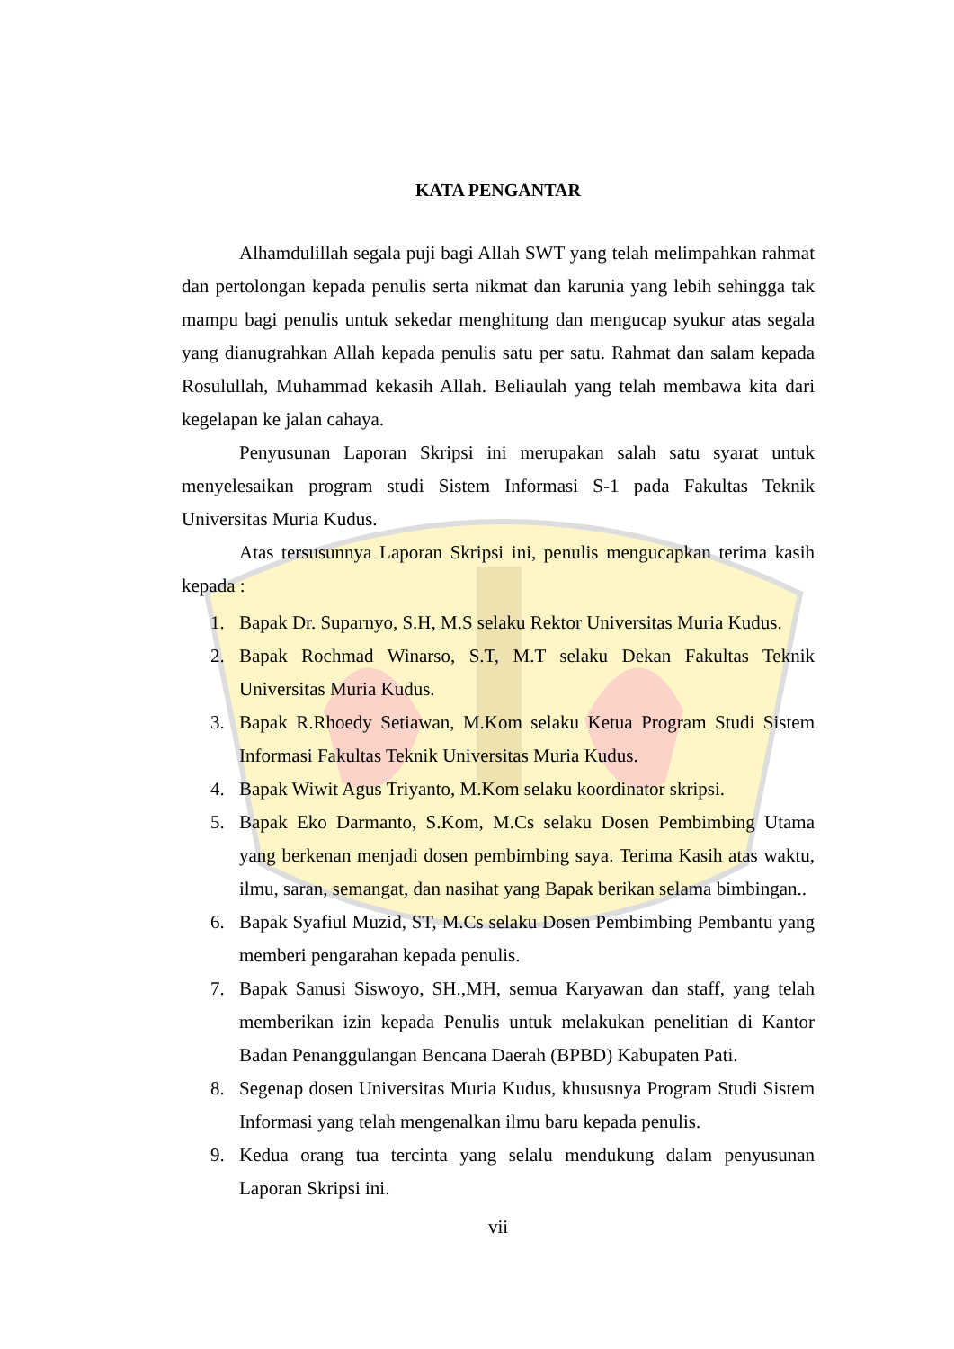KATA PENGANTAR
Alhamdulillah segala puji bagi Allah SWT yang telah melimpahkan rahmat dan pertolongan kepada penulis serta nikmat dan karunia yang lebih sehingga tak mampu bagi penulis untuk sekedar menghitung dan mengucap syukur atas segala yang dianugrahkan Allah kepada penulis satu per satu. Rahmat dan salam kepada Rosulullah, Muhammad kekasih Allah. Beliaulah yang telah membawa kita dari kegelapan ke jalan cahaya.
Penyusunan Laporan Skripsi ini merupakan salah satu syarat untuk menyelesaikan program studi Sistem Informasi S-1 pada Fakultas Teknik Universitas Muria Kudus.
Atas tersusunnya Laporan Skripsi ini, penulis mengucapkan terima kasih kepada :
1. Bapak Dr. Suparnyo, S.H, M.S selaku Rektor Universitas Muria Kudus.
2. Bapak Rochmad Winarso, S.T, M.T selaku Dekan Fakultas Teknik Universitas Muria Kudus.
3. Bapak R.Rhoedy Setiawan, M.Kom selaku Ketua Program Studi Sistem Informasi Fakultas Teknik Universitas Muria Kudus.
4. Bapak Wiwit Agus Triyanto, M.Kom selaku koordinator skripsi.
5. Bapak Eko Darmanto, S.Kom, M.Cs selaku Dosen Pembimbing Utama yang berkenan menjadi dosen pembimbing saya. Terima Kasih atas waktu, ilmu, saran, semangat, dan nasihat yang Bapak berikan selama bimbingan..
6. Bapak Syafiul Muzid, ST, M.Cs selaku Dosen Pembimbing Pembantu yang memberi pengarahan kepada penulis.
7. Bapak Sanusi Siswoyo, SH.,MH, semua Karyawan dan staff, yang telah memberikan izin kepada Penulis untuk melakukan penelitian di Kantor Badan Penanggulangan Bencana Daerah (BPBD) Kabupaten Pati.
8. Segenap dosen Universitas Muria Kudus, khususnya Program Studi Sistem Informasi yang telah mengenalkan ilmu baru kepada penulis.
9. Kedua orang tua tercinta yang selalu mendukung dalam penyusunan Laporan Skripsi ini.
vii